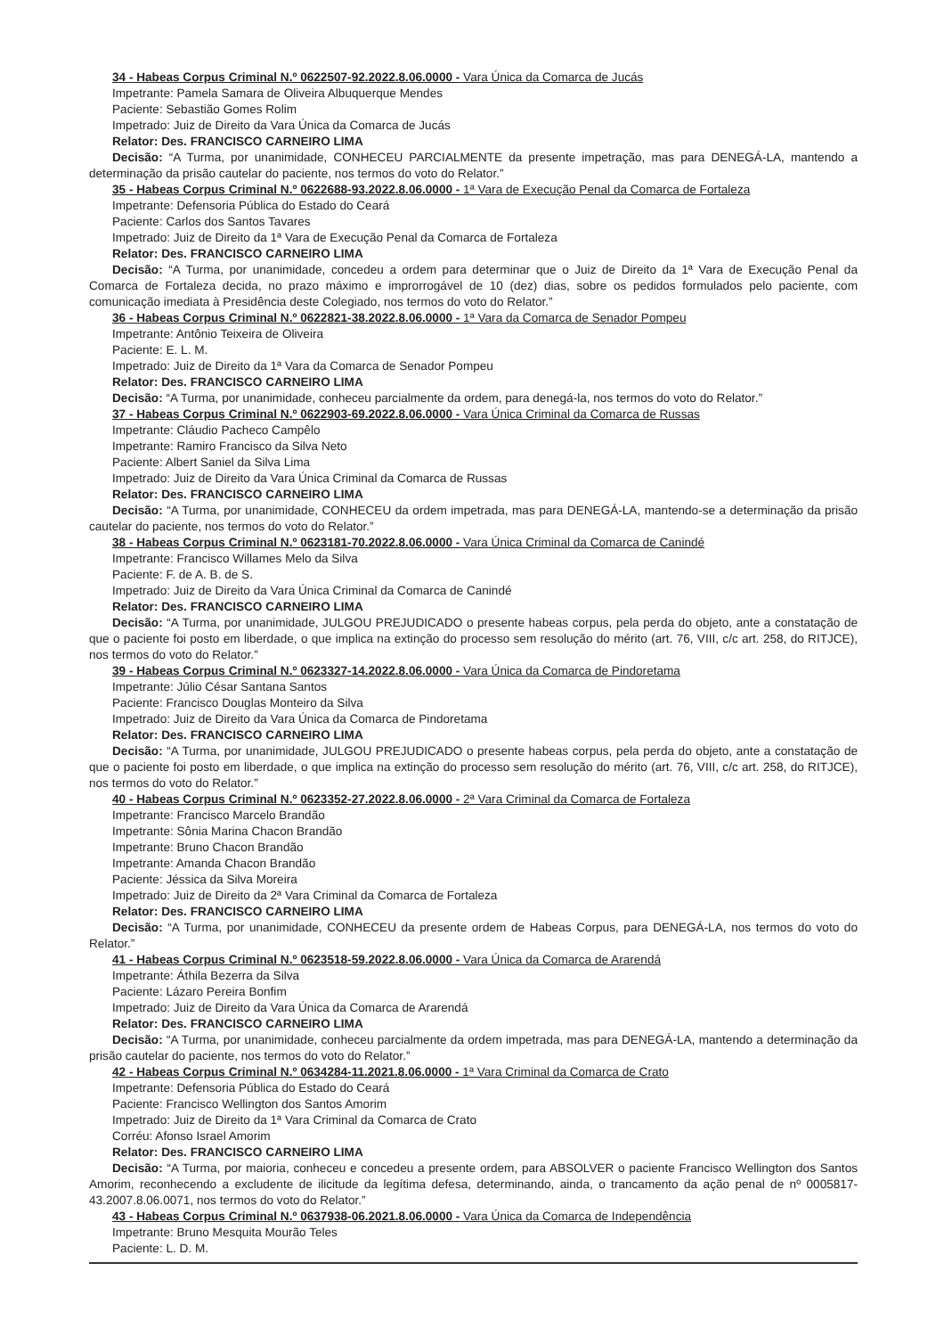34 - Habeas Corpus Criminal N.º 0622507-92.2022.8.06.0000 - Vara Única da Comarca de Jucás
Impetrante: Pamela Samara de Oliveira Albuquerque Mendes
Paciente: Sebastião Gomes Rolim
Impetrado: Juiz de Direito da Vara Única da Comarca de Jucás
Relator: Des. FRANCISCO CARNEIRO LIMA
Decisão: “A Turma, por unanimidade, CONHECEU PARCIALMENTE da presente impetração, mas para DENEGÁ-LA, mantendo a determinação da prisão cautelar do paciente, nos termos do voto do Relator.”
35 - Habeas Corpus Criminal N.º 0622688-93.2022.8.06.0000 - 1ª Vara de Execução Penal da Comarca de Fortaleza
Impetrante: Defensoria Pública do Estado do Ceará
Paciente: Carlos dos Santos Tavares
Impetrado: Juiz de Direito da 1ª Vara de Execução Penal da Comarca de Fortaleza
Relator: Des. FRANCISCO CARNEIRO LIMA
Decisão: “A Turma, por unanimidade, concedeu a ordem para determinar que o Juiz de Direito da 1ª Vara de Execução Penal da Comarca de Fortaleza decida, no prazo máximo e improrrogável de 10 (dez) dias, sobre os pedidos formulados pelo paciente, com comunicação imediata à Presidência deste Colegiado, nos termos do voto do Relator.”
36 - Habeas Corpus Criminal N.º 0622821-38.2022.8.06.0000 - 1ª Vara da Comarca de Senador Pompeu
Impetrante: Antônio Teixeira de Oliveira
Paciente: E. L. M.
Impetrado: Juiz de Direito da 1ª Vara da Comarca de Senador Pompeu
Relator: Des. FRANCISCO CARNEIRO LIMA
Decisão: “A Turma, por unanimidade, conheceu parcialmente da ordem, para denegá-la, nos termos do voto do Relator.”
37 - Habeas Corpus Criminal N.º 0622903-69.2022.8.06.0000 - Vara Única Criminal da Comarca de Russas
Impetrante: Cláudio Pacheco Campêlo
Impetrante: Ramiro Francisco da Silva Neto
Paciente: Albert Saniel da Silva Lima
Impetrado: Juiz de Direito da Vara Única Criminal da Comarca de Russas
Relator: Des. FRANCISCO CARNEIRO LIMA
Decisão: “A Turma, por unanimidade, CONHECEU da ordem impetrada, mas para DENEGÁ-LA, mantendo-se a determinação da prisão cautelar do paciente, nos termos do voto do Relator.”
38 - Habeas Corpus Criminal N.º 0623181-70.2022.8.06.0000 - Vara Única Criminal da Comarca de Canindé
Impetrante: Francisco Willames Melo da Silva
Paciente: F. de A. B. de S.
Impetrado: Juiz de Direito da Vara Única Criminal da Comarca de Canindé
Relator: Des. FRANCISCO CARNEIRO LIMA
Decisão: “A Turma, por unanimidade, JULGOU PREJUDICADO o presente habeas corpus, pela perda do objeto, ante a constatação de que o paciente foi posto em liberdade, o que implica na extinção do processo sem resolução do mérito (art. 76, VIII, c/c art. 258, do RITJCE), nos termos do voto do Relator.”
39 - Habeas Corpus Criminal N.º 0623327-14.2022.8.06.0000 - Vara Única da Comarca de Pindoretama
Impetrante: Júlio César Santana Santos
Paciente: Francisco Douglas Monteiro da Silva
Impetrado: Juiz de Direito da Vara Única da Comarca de Pindoretama
Relator: Des. FRANCISCO CARNEIRO LIMA
Decisão: “A Turma, por unanimidade, JULGOU PREJUDICADO o presente habeas corpus, pela perda do objeto, ante a constatação de que o paciente foi posto em liberdade, o que implica na extinção do processo sem resolução do mérito (art. 76, VIII, c/c art. 258, do RITJCE), nos termos do voto do Relator.”
40 - Habeas Corpus Criminal N.º 0623352-27.2022.8.06.0000 - 2ª Vara Criminal da Comarca de Fortaleza
Impetrante: Francisco Marcelo Brandão
Impetrante: Sônia Marina Chacon Brandão
Impetrante: Bruno Chacon Brandão
Impetrante: Amanda Chacon Brandão
Paciente: Jéssica da Silva Moreira
Impetrado: Juiz de Direito da 2ª Vara Criminal da Comarca de Fortaleza
Relator: Des. FRANCISCO CARNEIRO LIMA
Decisão: “A Turma, por unanimidade, CONHECEU da presente ordem de Habeas Corpus, para DENEGÁ-LA, nos termos do voto do Relator.”
41 - Habeas Corpus Criminal N.º 0623518-59.2022.8.06.0000 - Vara Única da Comarca de Ararendá
Impetrante: Áthila Bezerra da Silva
Paciente: Lázaro Pereira Bonfim
Impetrado: Juiz de Direito da Vara Única da Comarca de Ararendá
Relator: Des. FRANCISCO CARNEIRO LIMA
Decisão: “A Turma, por unanimidade, conheceu parcialmente da ordem impetrada, mas para DENEGÁ-LA, mantendo a determinação da prisão cautelar do paciente, nos termos do voto do Relator.”
42 - Habeas Corpus Criminal N.º 0634284-11.2021.8.06.0000 - 1ª Vara Criminal da Comarca de Crato
Impetrante: Defensoria Pública do Estado do Ceará
Paciente: Francisco Wellington dos Santos Amorim
Impetrado: Juiz de Direito da 1ª Vara Criminal da Comarca de Crato
Corréu: Afonso Israel Amorim
Relator: Des. FRANCISCO CARNEIRO LIMA
Decisão: “A Turma, por maioria, conheceu e concedeu a presente ordem, para ABSOLVER o paciente Francisco Wellington dos Santos Amorim, reconhecendo a excludente de ilicitude da legítima defesa, determinando, ainda, o trancamento da ação penal de nº 0005817-43.2007.8.06.0071, nos termos do voto do Relator.”
43 - Habeas Corpus Criminal N.º 0637938-06.2021.8.06.0000 - Vara Única da Comarca de Independência
Impetrante: Bruno Mesquita Mourão Teles
Paciente: L. D. M.